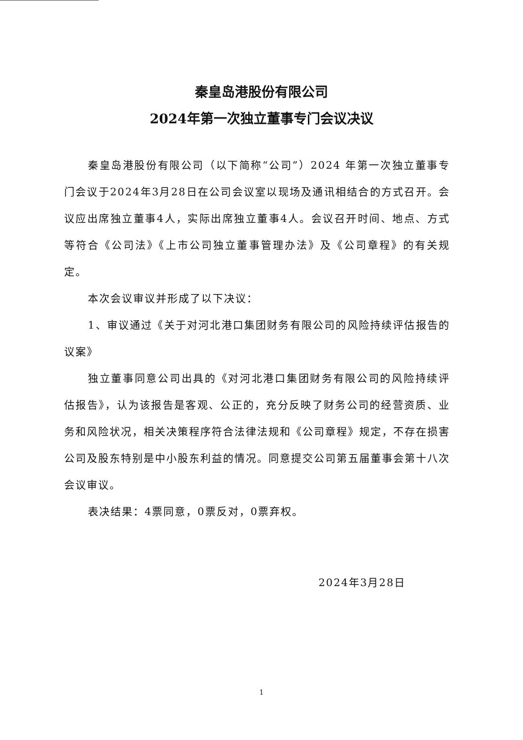秦皇岛港股份有限公司
2024年第一次独立董事专门会议决议
秦皇岛港股份有限公司（以下简称“公司”）2024 年第一次独立董事专门会议于2024年3月28日在公司会议室以现场及通讯相结合的方式召开。会议应出席独立董事4人，实际出席独立董事4人。会议召开时间、地点、方式等符合《公司法》《上市公司独立董事管理办法》及《公司章程》的有关规定。
本次会议审议并形成了以下决议：
1、审议通过《关于对河北港口集团财务有限公司的风险持续评估报告的议案》
独立董事同意公司出具的《对河北港口集团财务有限公司的风险持续评估报告》，认为该报告是客观、公正的，充分反映了财务公司的经营资质、业务和风险状况，相关决策程序符合法律法规和《公司章程》规定，不存在损害公司及股东特别是中小股东利益的情况。同意提交公司第五届董事会第十八次会议审议。
表决结果：4票同意，0票反对，0票弃权。
2024年3月28日
1